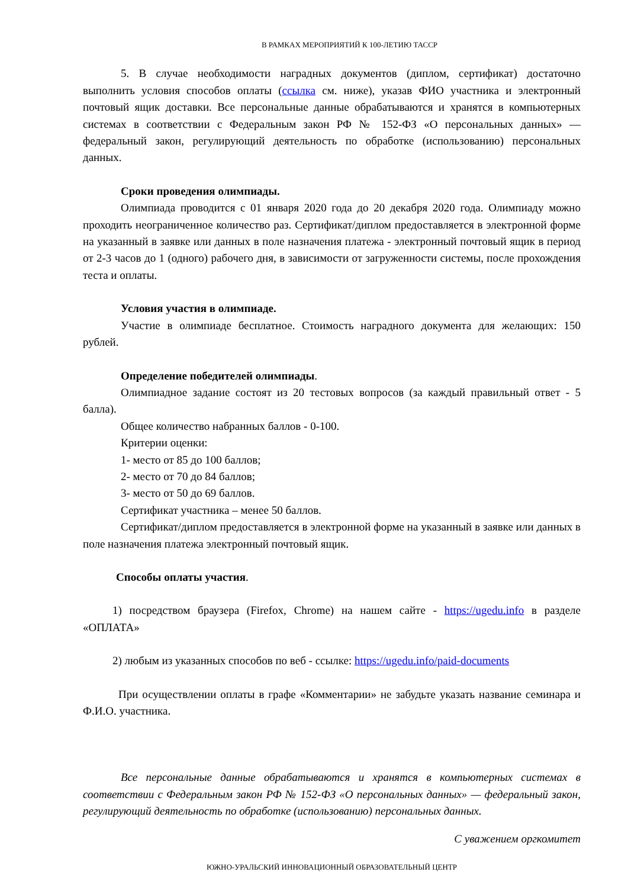В РАМКАХ МЕРОПРИЯТИЙ К 100-ЛЕТИЮ ТАССР
5. В случае необходимости наградных документов (диплом, сертификат) достаточно выполнить условия способов оплаты (ссылка см. ниже), указав ФИО участника и электронный почтовый ящик доставки. Все персональные данные обрабатываются и хранятся в компьютерных системах в соответствии с Федеральным закон РФ № 152-ФЗ «О персональных данных» — федеральный закон, регулирующий деятельность по обработке (использованию) персональных данных.
Сроки проведения олимпиады.
Олимпиада проводится с 01 января 2020 года до 20 декабря 2020 года. Олимпиаду можно проходить неограниченное количество раз. Сертификат/диплом предоставляется в электронной форме на указанный в заявке или данных в поле назначения платежа - электронный почтовый ящик в период от 2-3 часов до 1 (одного) рабочего дня, в зависимости от загруженности системы, после прохождения теста и оплаты.
Условия участия в олимпиаде.
Участие в олимпиаде бесплатное. Стоимость наградного документа для желающих: 150 рублей.
Определение победителей олимпиады.
Олимпиадное задание состоят из 20 тестовых вопросов (за каждый правильный ответ - 5 балла).
Общее количество набранных баллов - 0-100.
Критерии оценки:
1- место от 85 до 100 баллов;
2- место от 70 до 84 баллов;
3- место от 50 до 69 баллов.
Сертификат участника – менее 50 баллов.
Сертификат/диплом предоставляется в электронной форме на указанный в заявке или данных в поле назначения платежа электронный почтовый ящик.
Способы оплаты участия.
1) посредством браузера (Firefox, Chrome) на нашем сайте - https://ugedu.info в разделе «ОПЛАТА»
2) любым из указанных способов по веб - ссылке: https://ugedu.info/paid-documents
При осуществлении оплаты в графе «Комментарии» не забудьте указать название семинара и Ф.И.О. участника.
Все персональные данные обрабатываются и хранятся в компьютерных системах в соответствии с Федеральным закон РФ № 152-ФЗ «О персональных данных» — федеральный закон, регулирующий деятельность по обработке (использованию) персональных данных.
С уважением оргкомитет
ЮЖНО-УРАЛЬСКИЙ ИННОВАЦИОННЫЙ ОБРАЗОВАТЕЛЬНЫЙ ЦЕНТР